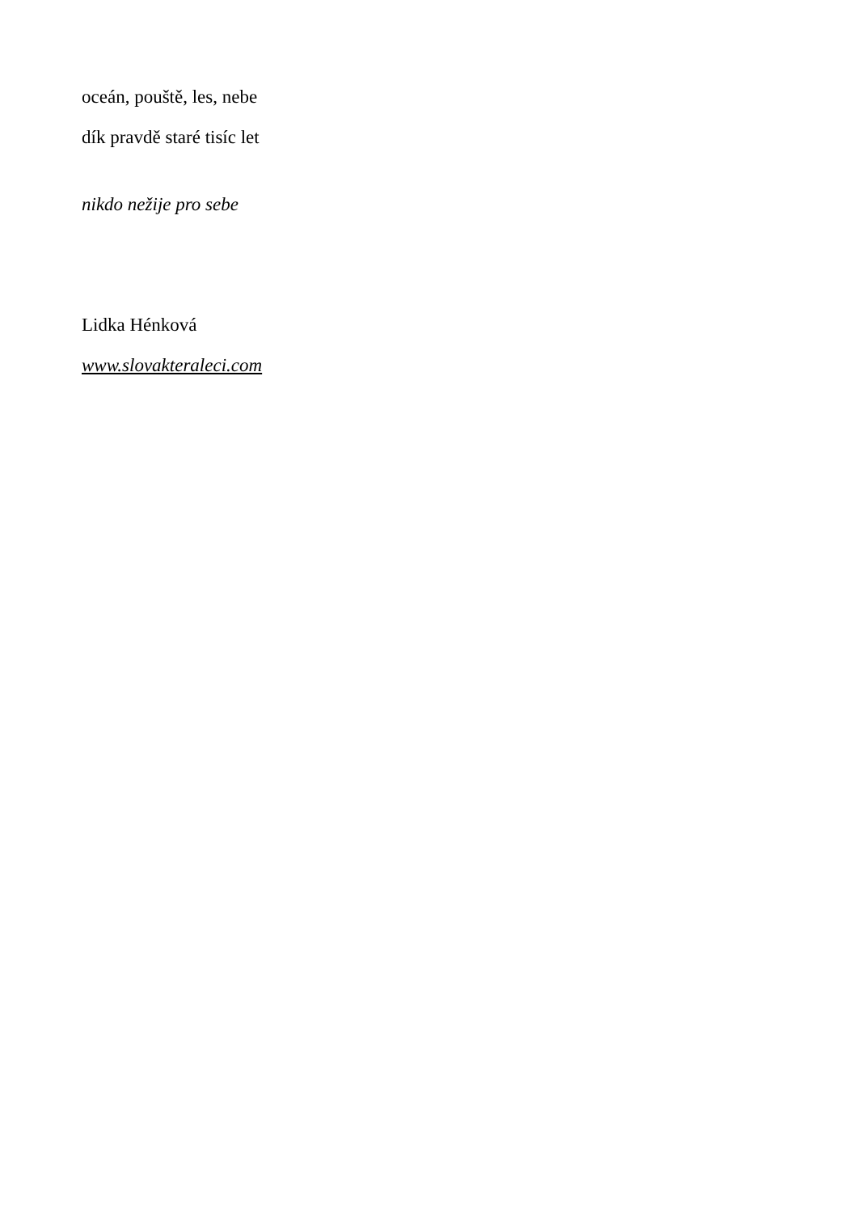oceán, pouště, les, nebe
dík pravdě staré tisíc let
nikdo nežije pro sebe
Lidka Hénková
www.slovakteraleci.com